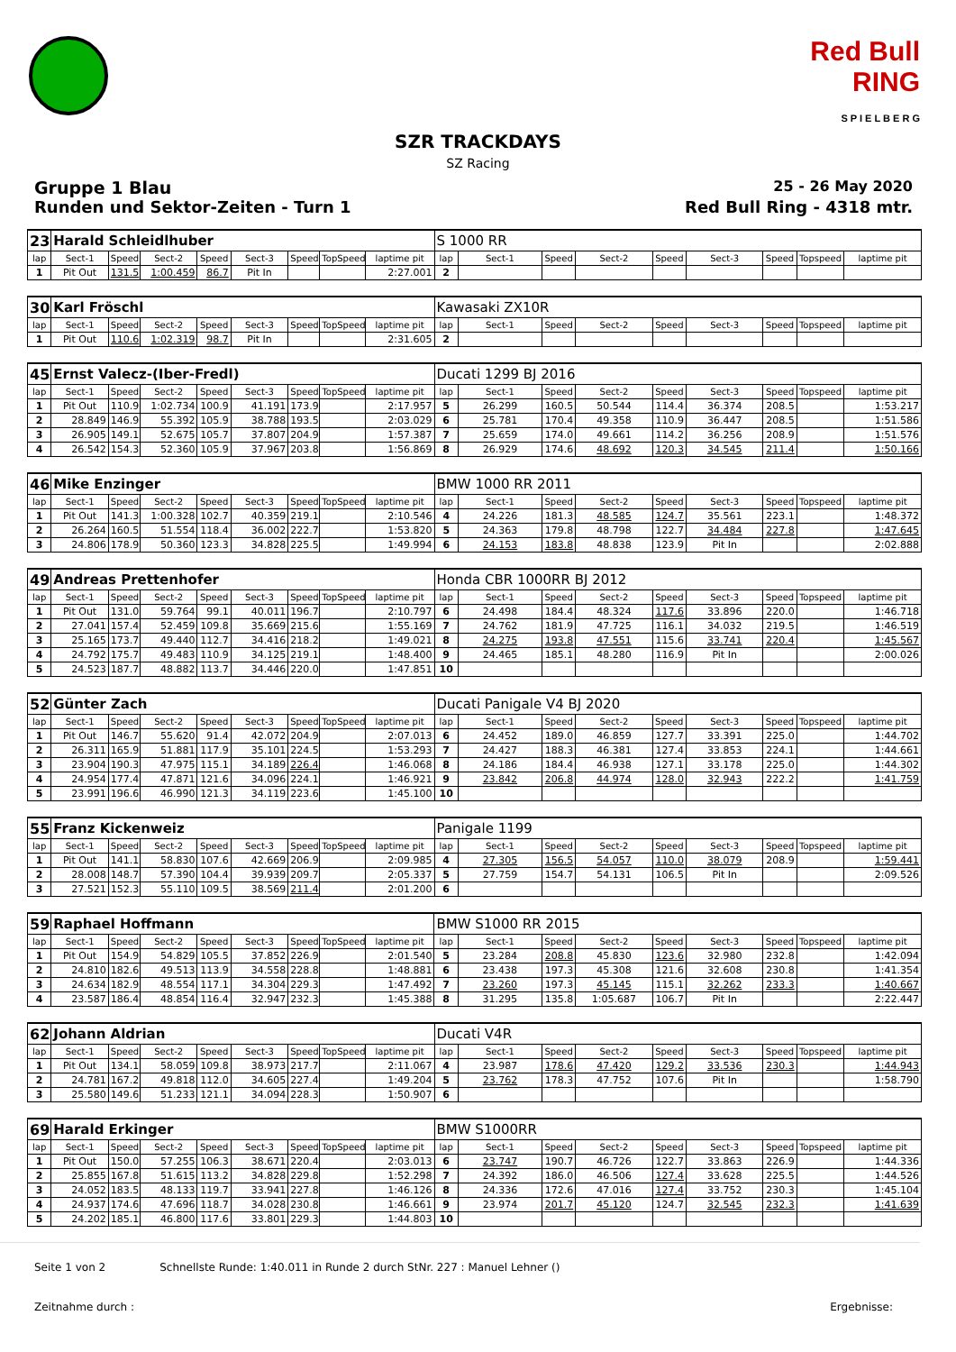Red Bull RING
S P I E L B E R G
SZR TRACKDAYS
SZ Racing
Gruppe 1 Blau 25 - 26 May 2020
Runden und Sektor-Zeiten - Turn 1 Red Bull Ring - 4318 mtr.
| 23 | Harald Schleidlhuber | | | | | | | | S 1000 RR | | | | | | | | |
| lap | Sect-1 | Speed | Sect-2 | Speed | Sect-3 | Speed | TopSpeed | laptime pit | lap | Sect-1 | Speed | Sect-2 | Speed | Sect-3 | Speed | Topspeed | laptime pit |
| 1 | Pit Out | 131.5 | 1:00.459 | 86.7 | Pit In | | | 2:27.001 | 2 | | | | | | | | |
| 30 | Karl Fröschl | | | | | | | | Kawasaki ZX10R | | | | | | | | |
| lap | Sect-1 | Speed | Sect-2 | Speed | Sect-3 | Speed | TopSpeed | laptime pit | lap | Sect-1 | Speed | Sect-2 | Speed | Sect-3 | Speed | Topspeed | laptime pit |
| 1 | Pit Out | 110.6 | 1:02.319 | 98.7 | Pit In | | | 2:31.605 | 2 | | | | | | | | |
| 45 | Ernst Valecz-(Iber-Fredl) | | | | | | | | Ducati 1299 BJ 2016 | | | | | | | | |
| lap | Sect-1 | Speed | Sect-2 | Speed | Sect-3 | Speed | TopSpeed | laptime pit | lap | Sect-1 | Speed | Sect-2 | Speed | Sect-3 | Speed | Topspeed | laptime pit |
| 1 | Pit Out | 110.9 | 1:02.734 | 100.9 | 41.191 | 173.9 | | 2:17.957 | 5 | 26.299 | 160.5 | 50.544 | 114.4 | 36.374 | 208.5 | | 1:53.217 |
| 2 | 28.849 | 146.9 | 55.392 | 105.9 | 38.788 | 193.5 | | 2:03.029 | 6 | 25.781 | 170.4 | 49.358 | 110.9 | 36.447 | 208.5 | | 1:51.586 |
| 3 | 26.905 | 149.1 | 52.675 | 105.7 | 37.807 | 204.9 | | 1:57.387 | 7 | 25.659 | 174.0 | 49.661 | 114.2 | 36.256 | 208.9 | | 1:51.576 |
| 4 | 26.542 | 154.3 | 52.360 | 105.9 | 37.967 | 203.8 | | 1:56.869 | 8 | 26.929 | 174.6 | 48.692 | 120.3 | 34.545 | 211.4 | | 1:50.166 |
| 46 | Mike Enzinger | | | | | | | | BMW 1000 RR 2011 | | | | | | | | |
| lap | Sect-1 | Speed | Sect-2 | Speed | Sect-3 | Speed | TopSpeed | laptime pit | lap | Sect-1 | Speed | Sect-2 | Speed | Sect-3 | Speed | Topspeed | laptime pit |
| 1 | Pit Out | 141.3 | 1:00.328 | 102.7 | 40.359 | 219.1 | | 2:10.546 | 4 | 24.226 | 181.3 | 48.585 | 124.7 | 35.561 | 223.1 | | 1:48.372 |
| 2 | 26.264 | 160.5 | 51.554 | 118.4 | 36.002 | 222.7 | | 1:53.820 | 5 | 24.363 | 179.8 | 48.798 | 122.7 | 34.484 | 227.8 | | 1:47.645 |
| 3 | 24.806 | 178.9 | 50.360 | 123.3 | 34.828 | 225.5 | | 1:49.994 | 6 | 24.153 | 183.8 | 48.838 | 123.9 | Pit In | | | 2:02.888 |
| 49 | Andreas Prettenhofer | | | | | | | | Honda CBR 1000RR BJ 2012 | | | | | | | | |
| lap | Sect-1 | Speed | Sect-2 | Speed | Sect-3 | Speed | TopSpeed | laptime pit | lap | Sect-1 | Speed | Sect-2 | Speed | Sect-3 | Speed | Topspeed | laptime pit |
| 1 | Pit Out | 131.0 | 59.764 | 99.1 | 40.011 | 196.7 | | 2:10.797 | 6 | 24.498 | 184.4 | 48.324 | 117.6 | 33.896 | 220.0 | | 1:46.718 |
| 2 | 27.041 | 157.4 | 52.459 | 109.8 | 35.669 | 215.6 | | 1:55.169 | 7 | 24.762 | 181.9 | 47.725 | 116.1 | 34.032 | 219.5 | | 1:46.519 |
| 3 | 25.165 | 173.7 | 49.440 | 112.7 | 34.416 | 218.2 | | 1:49.021 | 8 | 24.275 | 193.8 | 47.551 | 115.6 | 33.741 | 220.4 | | 1:45.567 |
| 4 | 24.792 | 175.7 | 49.483 | 110.9 | 34.125 | 219.1 | | 1:48.400 | 9 | 24.465 | 185.1 | 48.280 | 116.9 | Pit In | | | 2:00.026 |
| 5 | 24.523 | 187.7 | 48.882 | 113.7 | 34.446 | 220.0 | | 1:47.851 | 10 | | | | | | | | |
| 52 | Günter Zach | | | | | | | | Ducati Panigale V4 BJ 2020 | | | | | | | | |
| lap | Sect-1 | Speed | Sect-2 | Speed | Sect-3 | Speed | TopSpeed | laptime pit | lap | Sect-1 | Speed | Sect-2 | Speed | Sect-3 | Speed | Topspeed | laptime pit |
| 1 | Pit Out | 146.7 | 55.620 | 91.4 | 42.072 | 204.9 | | 2:07.013 | 6 | 24.452 | 189.0 | 46.859 | 127.7 | 33.391 | 225.0 | | 1:44.702 |
| 2 | 26.311 | 165.9 | 51.881 | 117.9 | 35.101 | 224.5 | | 1:53.293 | 7 | 24.427 | 188.3 | 46.381 | 127.4 | 33.853 | 224.1 | | 1:44.661 |
| 3 | 23.904 | 190.3 | 47.975 | 115.1 | 34.189 | 226.4 | | 1:46.068 | 8 | 24.186 | 184.4 | 46.938 | 127.1 | 33.178 | 225.0 | | 1:44.302 |
| 4 | 24.954 | 177.4 | 47.871 | 121.6 | 34.096 | 224.1 | | 1:46.921 | 9 | 23.842 | 206.8 | 44.974 | 128.0 | 32.943 | 222.2 | | 1:41.759 |
| 5 | 23.991 | 196.6 | 46.990 | 121.3 | 34.119 | 223.6 | | 1:45.100 | 10 | | | | | | | | |
| 55 | Franz Kickenweiz | | | | | | | | Panigale 1199 | | | | | | | | |
| lap | Sect-1 | Speed | Sect-2 | Speed | Sect-3 | Speed | TopSpeed | laptime pit | lap | Sect-1 | Speed | Sect-2 | Speed | Sect-3 | Speed | Topspeed | laptime pit |
| 1 | Pit Out | 141.1 | 58.830 | 107.6 | 42.669 | 206.9 | | 2:09.985 | 4 | 27.305 | 156.5 | 54.057 | 110.0 | 38.079 | 208.9 | | 1:59.441 |
| 2 | 28.008 | 148.7 | 57.390 | 104.4 | 39.939 | 209.7 | | 2:05.337 | 5 | 27.759 | 154.7 | 54.131 | 106.5 | Pit In | | | 2:09.526 |
| 3 | 27.521 | 152.3 | 55.110 | 109.5 | 38.569 | 211.4 | | 2:01.200 | 6 | | | | | | | | |
| 59 | Raphael Hoffmann | | | | | | | | BMW S1000 RR 2015 | | | | | | | | |
| lap | Sect-1 | Speed | Sect-2 | Speed | Sect-3 | Speed | TopSpeed | laptime pit | lap | Sect-1 | Speed | Sect-2 | Speed | Sect-3 | Speed | Topspeed | laptime pit |
| 1 | Pit Out | 154.9 | 54.829 | 105.5 | 37.852 | 226.9 | | 2:01.540 | 5 | 23.284 | 208.8 | 45.830 | 123.6 | 32.980 | 232.8 | | 1:42.094 |
| 2 | 24.810 | 182.6 | 49.513 | 113.9 | 34.558 | 228.8 | | 1:48.881 | 6 | 23.438 | 197.3 | 45.308 | 121.6 | 32.608 | 230.8 | | 1:41.354 |
| 3 | 24.634 | 182.9 | 48.554 | 117.1 | 34.304 | 229.3 | | 1:47.492 | 7 | 23.260 | 197.3 | 45.145 | 115.1 | 32.262 | 233.3 | | 1:40.667 |
| 4 | 23.587 | 186.4 | 48.854 | 116.4 | 32.947 | 232.3 | | 1:45.388 | 8 | 31.295 | 135.8 | 1:05.687 | 106.7 | Pit In | | | 2:22.447 |
| 62 | Johann Aldrian | | | | | | | | Ducati V4R | | | | | | | | |
| lap | Sect-1 | Speed | Sect-2 | Speed | Sect-3 | Speed | TopSpeed | laptime pit | lap | Sect-1 | Speed | Sect-2 | Speed | Sect-3 | Speed | Topspeed | laptime pit |
| 1 | Pit Out | 134.1 | 58.059 | 109.8 | 38.973 | 217.7 | | 2:11.067 | 4 | 23.987 | 178.6 | 47.420 | 129.2 | 33.536 | 230.3 | | 1:44.943 |
| 2 | 24.781 | 167.2 | 49.818 | 112.0 | 34.605 | 227.4 | | 1:49.204 | 5 | 23.762 | 178.3 | 47.752 | 107.6 | Pit In | | | 1:58.790 |
| 3 | 25.580 | 149.6 | 51.233 | 121.1 | 34.094 | 228.3 | | 1:50.907 | 6 | | | | | | | | |
| 69 | Harald Erkinger | | | | | | | | BMW S1000RR | | | | | | | | |
| lap | Sect-1 | Speed | Sect-2 | Speed | Sect-3 | Speed | TopSpeed | laptime pit | lap | Sect-1 | Speed | Sect-2 | Speed | Sect-3 | Speed | Topspeed | laptime pit |
| 1 | Pit Out | 150.0 | 57.255 | 106.3 | 38.671 | 220.4 | | 2:03.013 | 6 | 23.747 | 190.7 | 46.726 | 122.7 | 33.863 | 226.9 | | 1:44.336 |
| 2 | 25.855 | 167.8 | 51.615 | 113.2 | 34.828 | 229.8 | | 1:52.298 | 7 | 24.392 | 186.0 | 46.506 | 127.4 | 33.628 | 225.5 | | 1:44.526 |
| 3 | 24.052 | 183.5 | 48.133 | 119.7 | 33.941 | 227.8 | | 1:46.126 | 8 | 24.336 | 172.6 | 47.016 | 127.4 | 33.752 | 230.3 | | 1:45.104 |
| 4 | 24.937 | 174.6 | 47.696 | 118.7 | 34.028 | 230.8 | | 1:46.661 | 9 | 23.974 | 201.7 | 45.120 | 124.7 | 32.545 | 232.3 | | 1:41.639 |
| 5 | 24.202 | 185.1 | 46.800 | 117.6 | 33.801 | 229.3 | | 1:44.803 | 10 | | | | | | | | |
Seite 1 von 2 Schnellste Runde: 1:40.011 in Runde 2 durch StNr. 227 : Manuel Lehner ()
Zeitnahme durch : Ergebnisse: